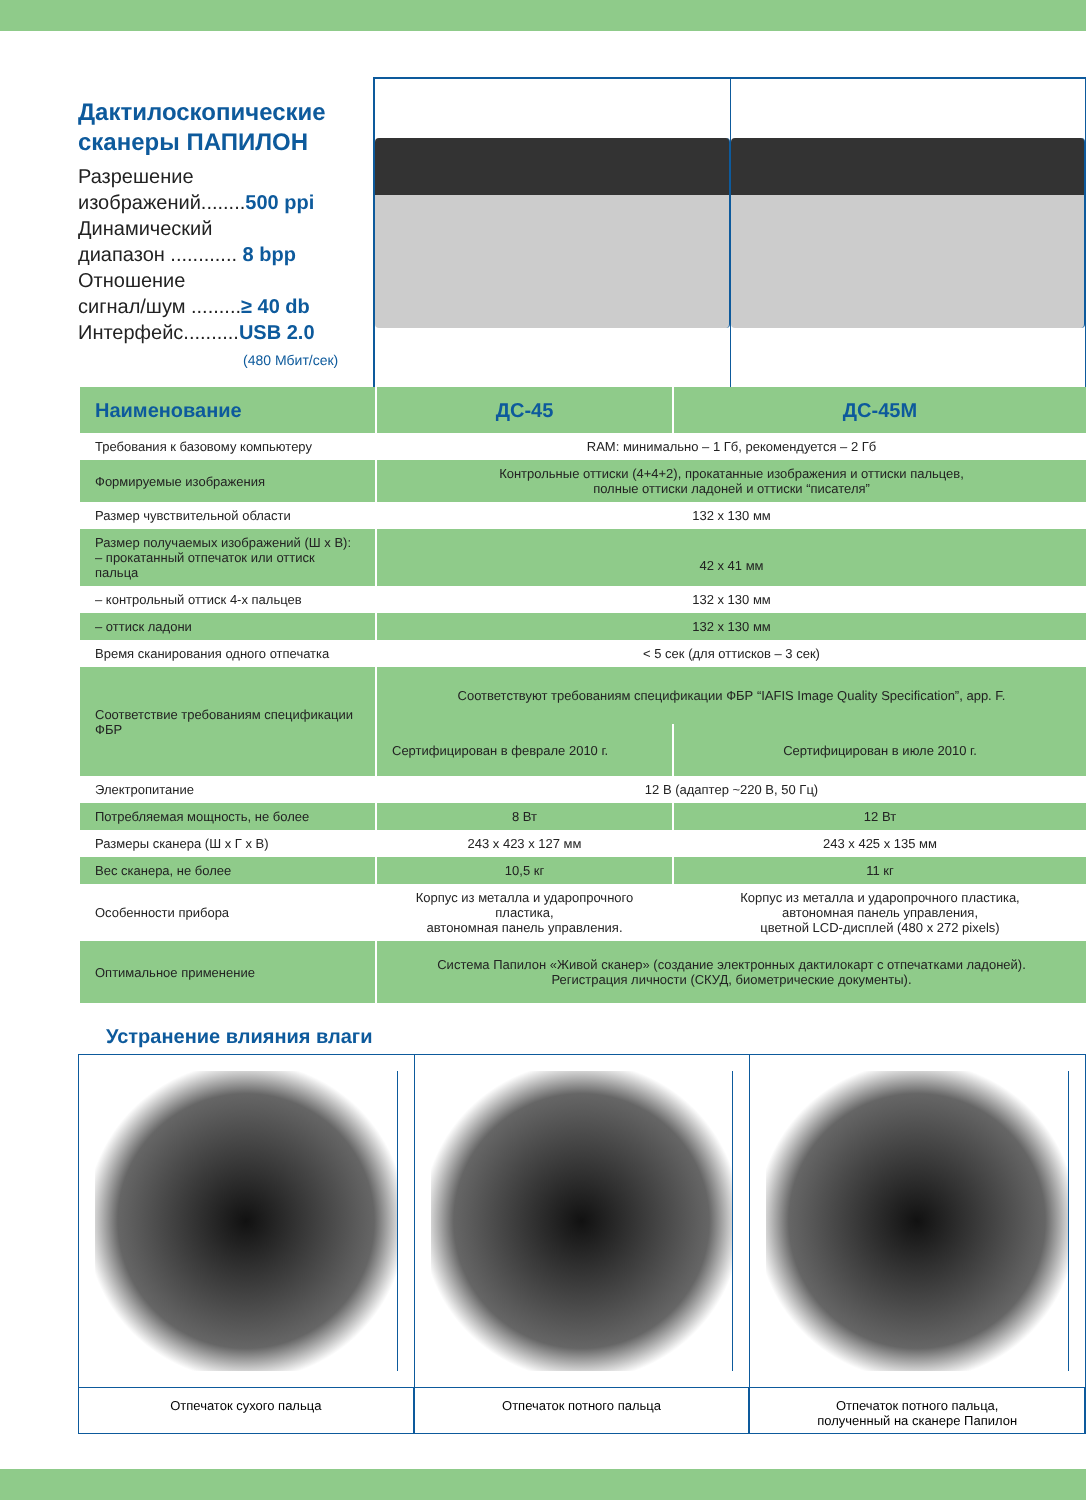Дактилоскопические сканеры ПАПИЛОН
Разрешение
изображений........500 ppi
Динамический
диапазон ............ 8 bpp
Отношение
сигнал/шум .........≥ 40 db
Интерфейс..........USB 2.0
(480 Мбит/сек)
| Наименование | ДС-45 | ДС-45М |
| --- | --- | --- |
| Требования к базовому компьютеру | RAM: минимально – 1 Гб, рекомендуется – 2 Гб | |
| Формируемые изображения | Контрольные оттиски (4+4+2), прокатанные изображения и оттиски пальцев, полные оттиски ладоней и оттиски “писателя” | |
| Размер чувствительной области | 132 x 130 мм | |
| Размер получаемых изображений (Ш х В): – прокатанный отпечаток или оттиск пальца | 42 x 41 мм | |
| – контрольный оттиск 4-х пальцев | 132 x 130 мм | |
| – оттиск ладони | 132 x 130 мм | |
| Время сканирования одного отпечатка | < 5 сек (для оттисков – 3 сек) | |
| Соответствие требованиям спецификации ФБР | Соответствуют требованиям спецификации ФБР “IAFIS Image Quality Specification”, app. F. | |
| | Сертифицирован в феврале 2010 г. | Сертифицирован в июле 2010 г. |
| Электропитание | 12 В (адаптер ~220 В, 50 Гц) | |
| Потребляемая мощность, не более | 8 Вт | 12 Вт |
| Размеры сканера (Ш х Г х В) | 243 x 423 x 127 мм | 243 x 425 x 135 мм |
| Вес сканера, не более | 10,5 кг | 11 кг |
| Особенности прибора | Корпус из металла и ударопрочного пластика, автономная панель управления. | Корпус из металла и ударопрочного пластика, автономная панель управления, цветной LCD-дисплей (480 x 272 pixels) |
| Оптимальное применение | Система Папилон «Живой сканер» (создание электронных дактилокарт с отпечатками ладоней). Регистрация личности (СКУД, биометрические документы). | |
Устранение влияния влаги
Отпечаток сухого пальца Отпечаток потного пальца Отпечаток потного пальца,
полученный на сканере Папилон